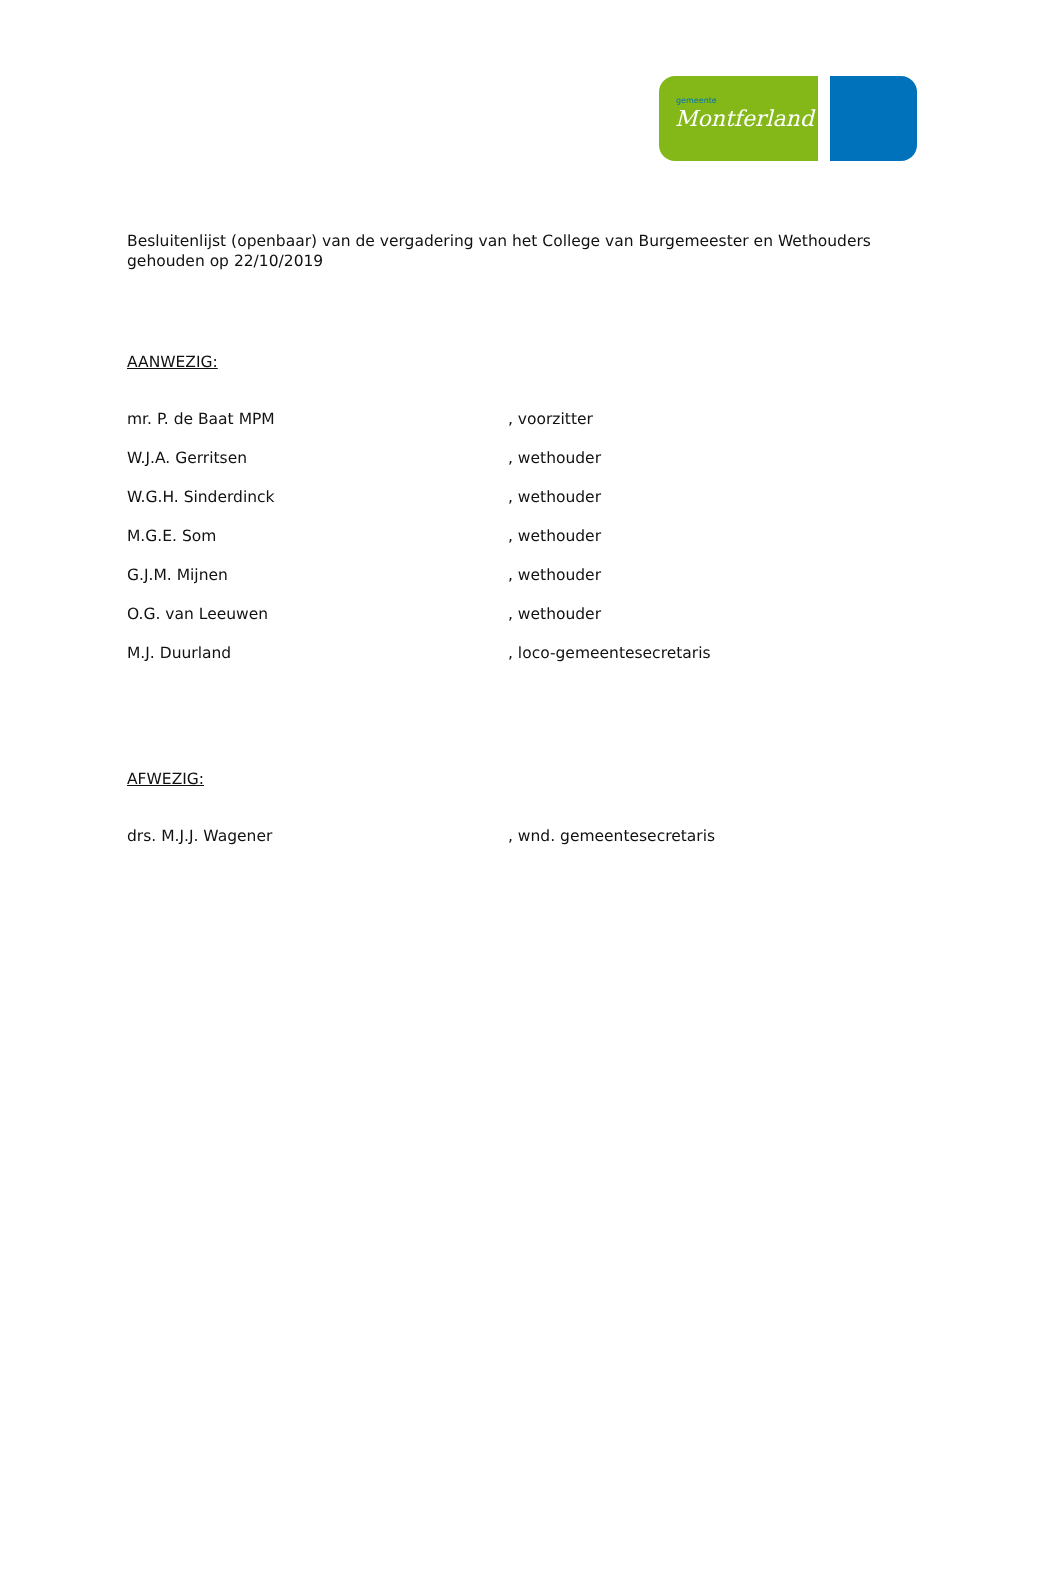gemeente
Montferland
Besluitenlijst (openbaar) van de vergadering van het College van Burgemeester en Wethouders gehouden op 22/10/2019
AANWEZIG:
| mr. P. de Baat MPM | , voorzitter |
| W.J.A. Gerritsen | , wethouder |
| W.G.H. Sinderdinck | , wethouder |
| M.G.E. Som | , wethouder |
| G.J.M. Mijnen | , wethouder |
| O.G. van Leeuwen | , wethouder |
| M.J. Duurland | , loco-gemeentesecretaris |
AFWEZIG:
| drs. M.J.J. Wagener | , wnd. gemeentesecretaris |